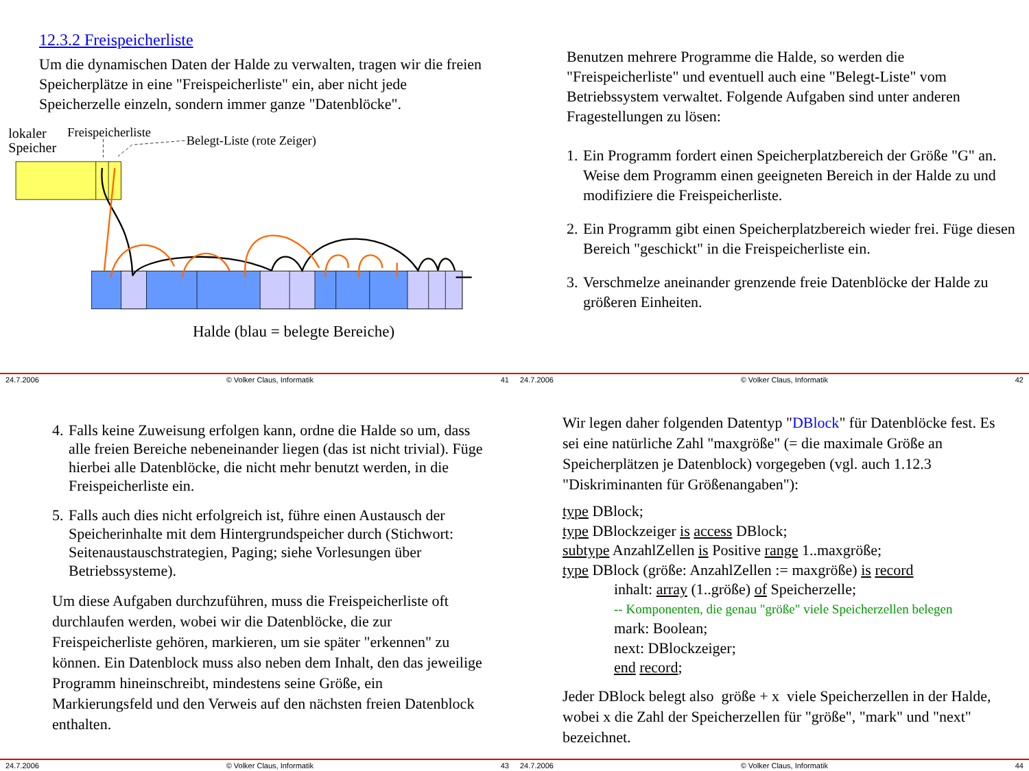12.3.2 Freispeicherliste
Um die dynamischen Daten der Halde zu verwalten, tragen wir die freien Speicherplätze in eine "Freispeicherliste" ein, aber nicht jede Speicherzelle einzeln, sondern immer ganze "Datenblöcke".
lokaler
Speicher
Freispeicherliste
Belegt-Liste (rote Zeiger)
Halde (blau = belegte Bereiche)
24.7.2006 © Volker Claus, Informatik 41
Benutzen mehrere Programme die Halde, so werden die "Freispeicherliste" und eventuell auch eine "Belegt-Liste" vom Betriebssystem verwaltet. Folgende Aufgaben sind unter anderen Fragestellungen zu lösen:
1. Ein Programm fordert einen Speicherplatzbereich der Größe "G" an. Weise dem Programm einen geeigneten Bereich in der Halde zu und modifiziere die Freispeicherliste.
2. Ein Programm gibt einen Speicherplatzbereich wieder frei. Füge diesen Bereich "geschickt" in die Freispeicherliste ein.
3. Verschmelze aneinander grenzende freie Datenblöcke der Halde zu größeren Einheiten.
24.7.2006 © Volker Claus, Informatik 42
4. Falls keine Zuweisung erfolgen kann, ordne die Halde so um, dass alle freien Bereiche nebeneinander liegen (das ist nicht trivial). Füge hierbei alle Datenblöcke, die nicht mehr benutzt werden, in die Freispeicherliste ein.
5. Falls auch dies nicht erfolgreich ist, führe einen Austausch der Speicherinhalte mit dem Hintergrundspeicher durch (Stichwort: Seitenaustauschstrategien, Paging; siehe Vorlesungen über Betriebssysteme).
Um diese Aufgaben durchzuführen, muss die Freispeicherliste oft durchlaufen werden, wobei wir die Datenblöcke, die zur Freispeicherliste gehören, markieren, um sie später "erkennen" zu können. Ein Datenblock muss also neben dem Inhalt, den das jeweilige Programm hineinschreibt, mindestens seine Größe, ein Markierungsfeld und den Verweis auf den nächsten freien Datenblock enthalten.
24.7.2006 © Volker Claus, Informatik 43
Wir legen daher folgenden Datentyp "DBlock" für Datenblöcke fest. Es sei eine natürliche Zahl "maxgröße" (= die maximale Größe an Speicherplätzen je Datenblock) vorgegeben (vgl. auch 1.12.3 "Diskriminanten für Größenangaben"):
type DBlock;
type DBlockzeiger is access DBlock;
subtype AnzahlZellen is Positive range 1..maxgröße;
type DBlock (größe: AnzahlZellen := maxgröße) is record
inhalt: array (1..größe) of Speicherzelle;
-- Komponenten, die genau "größe" viele Speicherzellen belegen
mark: Boolean;
next: DBlockzeiger;
end record;
Jeder DBlock belegt also größe + x viele Speicherzellen in der Halde, wobei x die Zahl der Speicherzellen für "größe", "mark" und "next" bezeichnet.
24.7.2006 © Volker Claus, Informatik 44